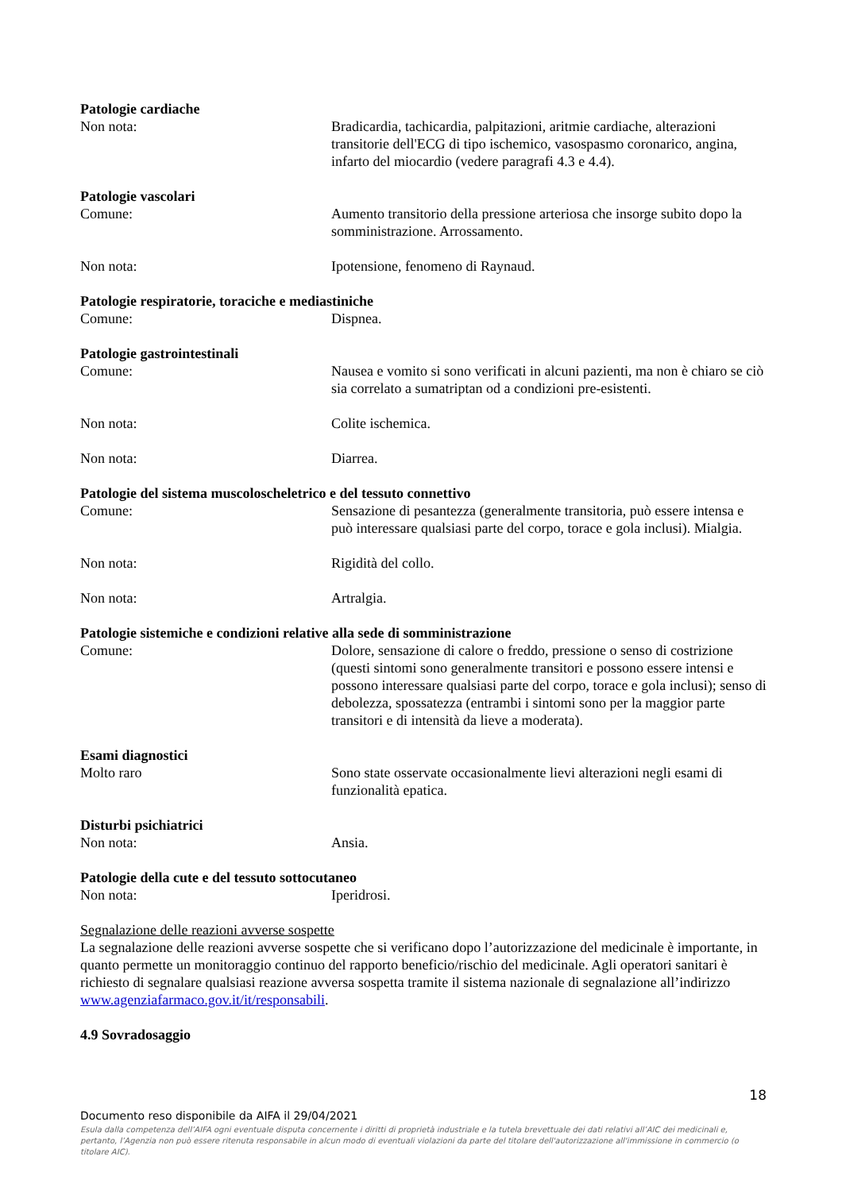Patologie cardiache
Non nota: Bradicardia, tachicardia, palpitazioni, aritmie cardiache, alterazioni transitorie dell'ECG di tipo ischemico, vasospasmo coronarico, angina, infarto del miocardio (vedere paragrafi 4.3 e 4.4).
Patologie vascolari
Comune: Aumento transitorio della pressione arteriosa che insorge subito dopo la somministrazione. Arrossamento.
Non nota: Ipotensione, fenomeno di Raynaud.
Patologie respiratorie, toraciche e mediastiniche
Comune: Dispnea.
Patologie gastrointestinali
Comune: Nausea e vomito si sono verificati in alcuni pazienti, ma non è chiaro se ciò sia correlato a sumatriptan od a condizioni pre-esistenti.
Non nota: Colite ischemica.
Non nota: Diarrea.
Patologie del sistema muscoloscheletrico e del tessuto connettivo
Comune: Sensazione di pesantezza (generalmente transitoria, può essere intensa e può interessare qualsiasi parte del corpo, torace e gola inclusi). Mialgia.
Non nota: Rigidità del collo.
Non nota: Artralgia.
Patologie sistemiche e condizioni relative alla sede di somministrazione
Comune: Dolore, sensazione di calore o freddo, pressione o senso di costrizione (questi sintomi sono generalmente transitori e possono essere intensi e possono interessare qualsiasi parte del corpo, torace e gola inclusi); senso di debolezza, spossatezza (entrambi i sintomi sono per la maggior parte transitori e di intensità da lieve a moderata).
Esami diagnostici
Molto raro Sono state osservate occasionalmente lievi alterazioni negli esami di funzionalità epatica.
Disturbi psichiatrici
Non nota: Ansia.
Patologie della cute e del tessuto sottocutaneo
Non nota: Iperidrosi.
Segnalazione delle reazioni avverse sospette
La segnalazione delle reazioni avverse sospette che si verificano dopo l’autorizzazione del medicinale è importante, in quanto permette un monitoraggio continuo del rapporto beneficio/rischio del medicinale. Agli operatori sanitari è richiesto di segnalare qualsiasi reazione avversa sospetta tramite il sistema nazionale di segnalazione all’indirizzo www.agenziafarmaco.gov.it/it/responsabili.
4.9 Sovradosaggio
18
Documento reso disponibile da AIFA il 29/04/2021
Esula dalla competenza dell’AIFA ogni eventuale disputa concernente i diritti di proprietà industriale e la tutela brevettuale dei dati relativi all’AIC dei medicinali e, pertanto, l’Agenzia non può essere ritenuta responsabile in alcun modo di eventuali violazioni da parte del titolare dell'autorizzazione all'immissione in commercio (o titolare AIC).